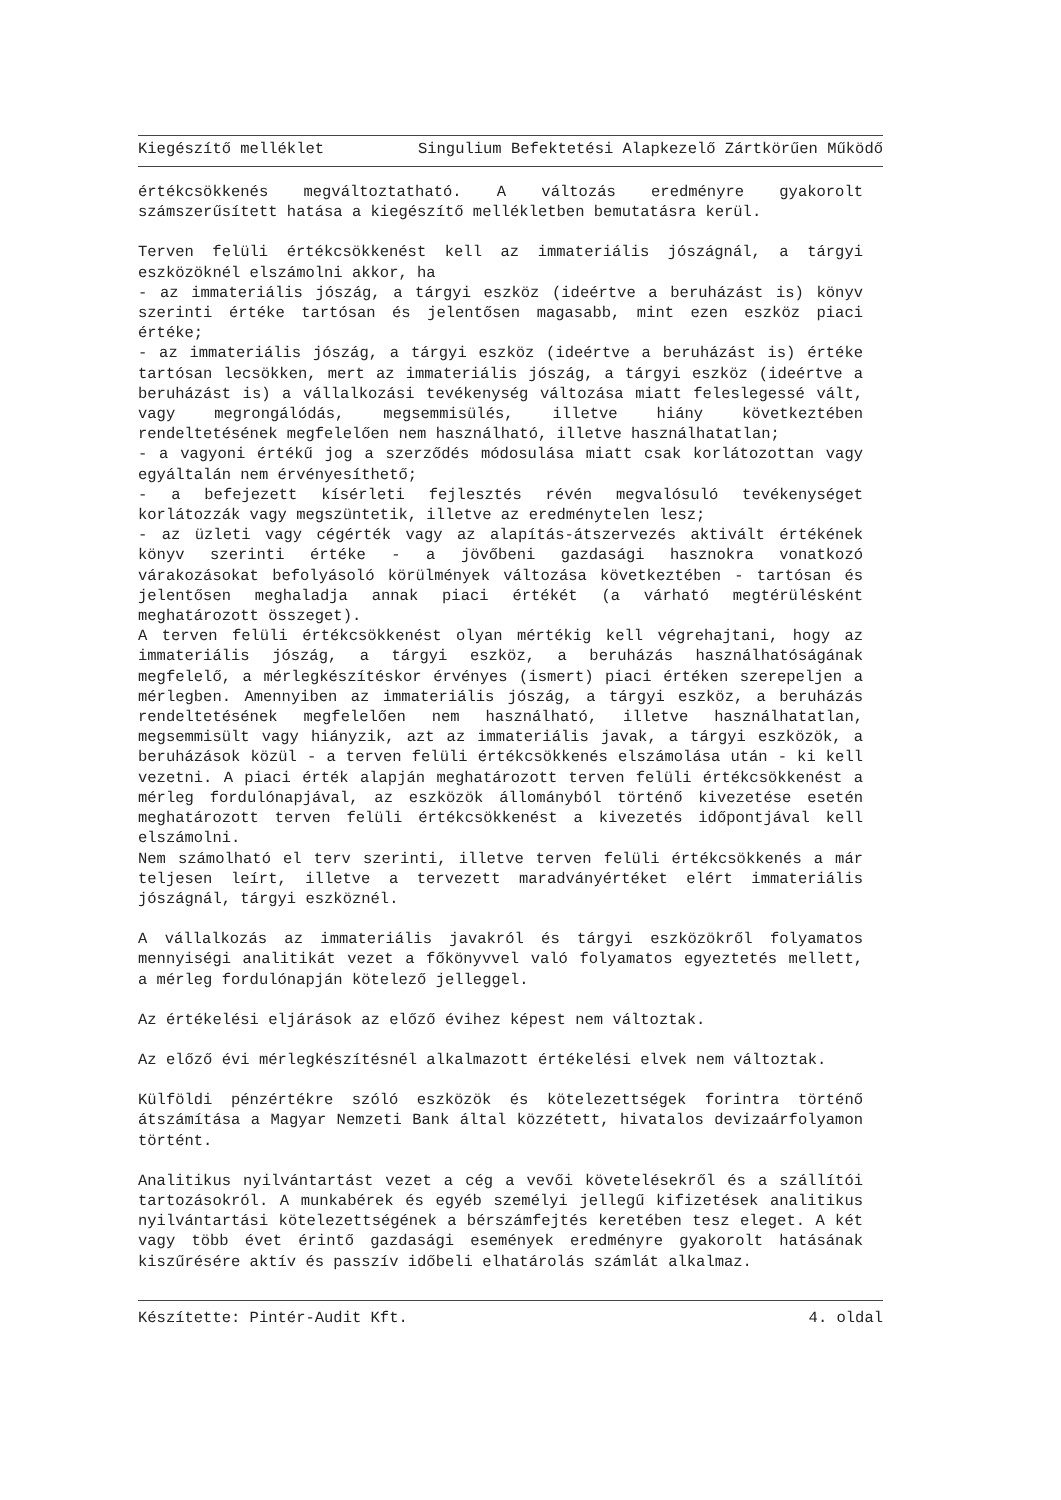Kiegészítő melléklet Singulium Befektetési Alapkezelő Zártkörűen Működő
értékcsökkenés megváltoztatható. A változás eredményre gyakorolt számszerűsített hatása a kiegészítő mellékletben bemutatásra kerül.
Terven felüli értékcsökkenést kell az immateriális jószágnál, a tárgyi eszközöknél elszámolni akkor, ha
- az immateriális jószág, a tárgyi eszköz (ideértve a beruházást is) könyv szerinti értéke tartósan és jelentősen magasabb, mint ezen eszköz piaci értéke;
- az immateriális jószág, a tárgyi eszköz (ideértve a beruházást is) értéke tartósan lecsökken, mert az immateriális jószág, a tárgyi eszköz (ideértve a beruházást is) a vállalkozási tevékenység változása miatt feleslegessé vált, vagy megrongálódás, megsemmisülés, illetve hiány következtében rendeltetésének megfelelően nem használható, illetve használhatatlan;
- a vagyoni értékű jog a szerződés módosulása miatt csak korlátozottan vagy egyáltalán nem érvényesíthető;
- a befejezett kísérleti fejlesztés révén megvalósuló tevékenységet korlátozzák vagy megszüntetik, illetve az eredménytelen lesz;
- az üzleti vagy cégérték vagy az alapítás-átszervezés aktivált értékének könyv szerinti értéke - a jövőbeni gazdasági hasznokra vonatkozó várakozásokat befolyásoló körülmények változása következtében - tartósan és jelentősen meghaladja annak piaci értékét (a várható megtérülésként meghatározott összeget).
A terven felüli értékcsökkenést olyan mértékig kell végrehajtani, hogy az immateriális jószág, a tárgyi eszköz, a beruházás használhatóságának megfelelő, a mérlegkészítéskor érvényes (ismert) piaci értéken szerepeljen a mérlegben. Amennyiben az immateriális jószág, a tárgyi eszköz, a beruházás rendeltetésének megfelelően nem használható, illetve használhatatlan, megsemmisült vagy hiányzik, azt az immateriális javak, a tárgyi eszközök, a beruházások közül - a terven felüli értékcsökkenés elszámolása után - ki kell vezetni. A piaci érték alapján meghatározott terven felüli értékcsökkenést a mérleg fordulónapjával, az eszközök állományból történő kivezetése esetén meghatározott terven felüli értékcsökkenést a kivezetés időpontjával kell elszámolni.
Nem számolható el terv szerinti, illetve terven felüli értékcsökkenés a már teljesen leírt, illetve a tervezett maradványértéket elért immateriális jószágnál, tárgyi eszköznél.
A vállalkozás az immateriális javakról és tárgyi eszközökről folyamatos mennyiségi analitikát vezet a főkönyvvel való folyamatos egyeztetés mellett, a mérleg fordulónapján kötelező jelleggel.
Az értékelési eljárások az előző évihez képest nem változtak.
Az előző évi mérlegkészítésnél alkalmazott értékelési elvek nem változtak.
Külföldi pénzértékre szóló eszközök és kötelezettségek forintra történő átszámítása a Magyar Nemzeti Bank által közzétett, hivatalos devizaárfolyamon történt.
Analitikus nyilvántartást vezet a cég a vevői követelésekről és a szállítói tartozásokról. A munkabérek és egyéb személyi jellegű kifizetések analitikus nyilvántartási kötelezettségének a bérszámfejtés keretében tesz eleget. A két vagy több évet érintő gazdasági események eredményre gyakorolt hatásának kiszűrésére aktív és passzív időbeli elhatárolás számlát alkalmaz.
Készítette: Pintér-Audit Kft. 4. oldal